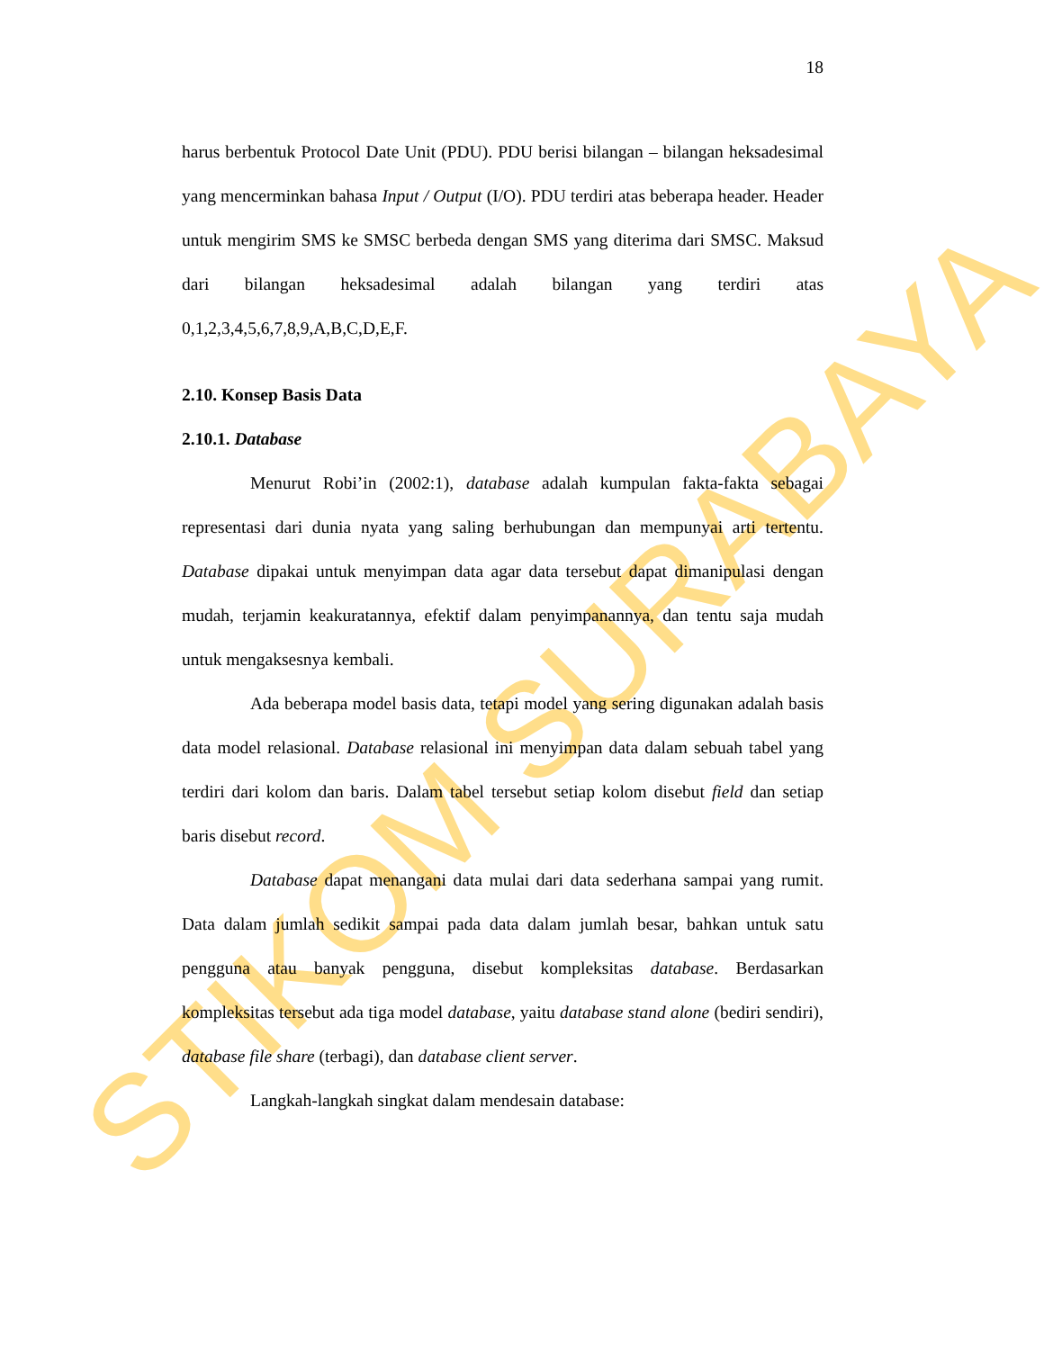STIKOM SURABAYA
18
harus berbentuk Protocol Date Unit (PDU). PDU berisi bilangan – bilangan heksadesimal yang mencerminkan bahasa Input / Output (I/O). PDU terdiri atas beberapa header. Header untuk mengirim SMS ke SMSC berbeda dengan SMS yang diterima dari SMSC. Maksud dari bilangan heksadesimal adalah bilangan yang terdiri atas 0,1,2,3,4,5,6,7,8,9,A,B,C,D,E,F.
2.10. Konsep Basis Data
2.10.1. Database
Menurut Robi’in (2002:1), database adalah kumpulan fakta-fakta sebagai representasi dari dunia nyata yang saling berhubungan dan mempunyai arti tertentu. Database dipakai untuk menyimpan data agar data tersebut dapat dimanipulasi dengan mudah, terjamin keakuratannya, efektif dalam penyimpanannya, dan tentu saja mudah untuk mengaksesnya kembali.
Ada beberapa model basis data, tetapi model yang sering digunakan adalah basis data model relasional. Database relasional ini menyimpan data dalam sebuah tabel yang terdiri dari kolom dan baris. Dalam tabel tersebut setiap kolom disebut field dan setiap baris disebut record.
Database dapat menangani data mulai dari data sederhana sampai yang rumit. Data dalam jumlah sedikit sampai pada data dalam jumlah besar, bahkan untuk satu pengguna atau banyak pengguna, disebut kompleksitas database. Berdasarkan kompleksitas tersebut ada tiga model database, yaitu database stand alone (bediri sendiri), database file share (terbagi), dan database client server.
Langkah-langkah singkat dalam mendesain database: